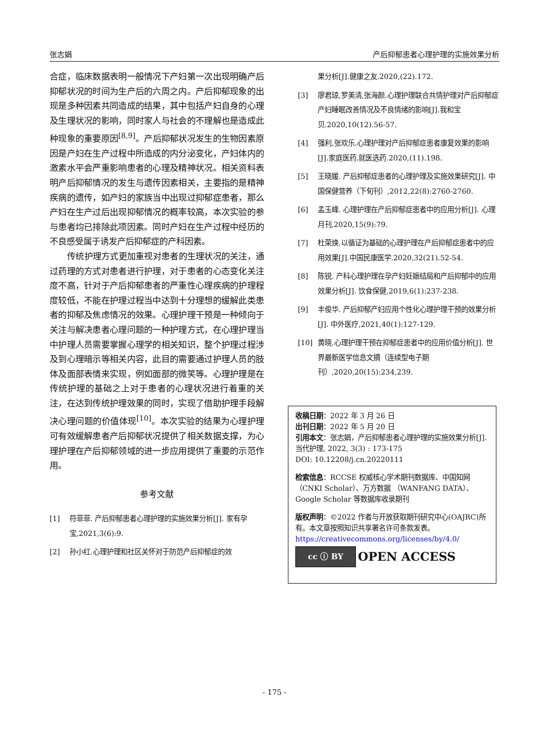张志娟 产后抑郁患者心理护理的实施效果分析
合症，临床数据表明一般情况下产妇第一次出现明确产后抑郁状况的时间为生产后的六周之内。产后抑郁现象的出现是多种因素共同造成的结果，其中包括产妇自身的心理及生理状况的影响，同时家人与社会的不理解也是造成此种现象的重要原因<sup>[8,9]</sup>。产后抑郁状况发生的生物因素原因是产妇在生产过程中所造成的内分泌变化，产妇体内的激素水平会严重影响患者的心理及精神状况。相关资料表明产后抑郁情况的发生与遗传因素相关，主要指的是精神疾病的遗传，如产妇的家族当中出现过抑郁症患者，那么产妇在生产过后出现抑郁情况的概率较高，本次实验的参与患者均已排除此项因素。同时产妇在生产过程中经历的不良感受属于诱发产后抑郁症的产科因素。
传统护理方式更加重视对患者的生理状况的关注，通过药理的方式对患者进行护理，对于患者的心态变化关注度不高，针对于产后抑郁患者的严重性心理疾病的护理程度较低，不能在护理过程当中达到十分理想的缓解此类患者的抑郁及焦虑情况的效果。心理护理干预是一种倾向于关注与解决患者心理问题的一种护理方式，在心理护理当中护理人员需要掌握心理学的相关知识，整个护理过程涉及到心理暗示等相关内容，此目的需要通过护理人员的肢体及面部表情来实现，例如面部的微笑等。心理护理是在传统护理的基础之上对于患者的心理状况进行着重的关注，在达到传统护理效果的同时，实现了借助护理手段解决心理问题的价值体现<sup>[10]</sup>。本次实验的结果为心理护理可有效缓解患者产后抑郁状况提供了相关数据支撑，为心理护理在产后抑郁领域的进一步应用提供了重要的示范作用。
参考文献
[1] 符菲菲. 产后抑郁患者心理护理的实施效果分析[J]. 家有孕宝,2021,3(6):9.
[2] 孙小红.心理护理和社区关怀对于防范产后抑郁症的效
果分析[J].健康之友.2020,(22).172.
[3] 廖君琼,罗美清,张海颜.心理护理联合共情护理对产后抑郁症产妇睡眠改善情况及不良情绪的影响[J].我和宝贝.2020,10(12).56-57.
[4] 强利,张欢乐.心理护理对产后抑郁症患者康复效果的影响[J].家庭医药.就医选药.2020,(11).198.
[5] 王晓媛. 产后抑郁症患者的心理护理及实施效果研究[J]. 中国保健营养（下旬刊）,2012,22(8):2760-2760.
[6] 孟玉峰. 心理护理在产后抑郁症患者中的应用分析[J]. 心理月刊,2020,15(9):79.
[7] 杜荣焕.以循证为基础的心理护理在产后抑郁症患者中的应用效果[J].中国民康医学.2020,32(21).52-54.
[8] 陈锐. 产科心理护理在孕产妇妊娠结局和产后抑郁中的应用效果分析[J]. 饮食保健,2019,6(1):237-238.
[9] 丰俊华. 产后抑郁产妇应用个性化心理护理干预的效果分析[J]. 中外医疗,2021,40(1):127-129.
[10] 黄晓.心理护理干预在抑郁症患者中的应用价值分析[J]. 世界最新医学信息文摘（连续型电子期刊）,2020,20(15):234,239.
收稿日期：2022 年 3 月 26 日
出刊日期：2022 年 5 月 20 日
引用本文：张志娟，产后抑郁患者心理护理的实施效果分析[J]. 当代护理, 2022, 3(3) : 173-175
DOI: 10.12208/j.cn.20220111
检索信息：RCCSE 权威核心学术期刊数据库、中国知网（CNKI Scholar）、万方数据 （WANFANG DATA）、Google Scholar 等数据库收录期刊
版权声明：©2022 作者与开放获取期刊研究中心(OAJRC)所有。本文章按照知识共享署名许可条款发表。https://creativecommons.org/licenses/by/4.0/
cc ⓘ BY OPEN ACCESS
- 175 -